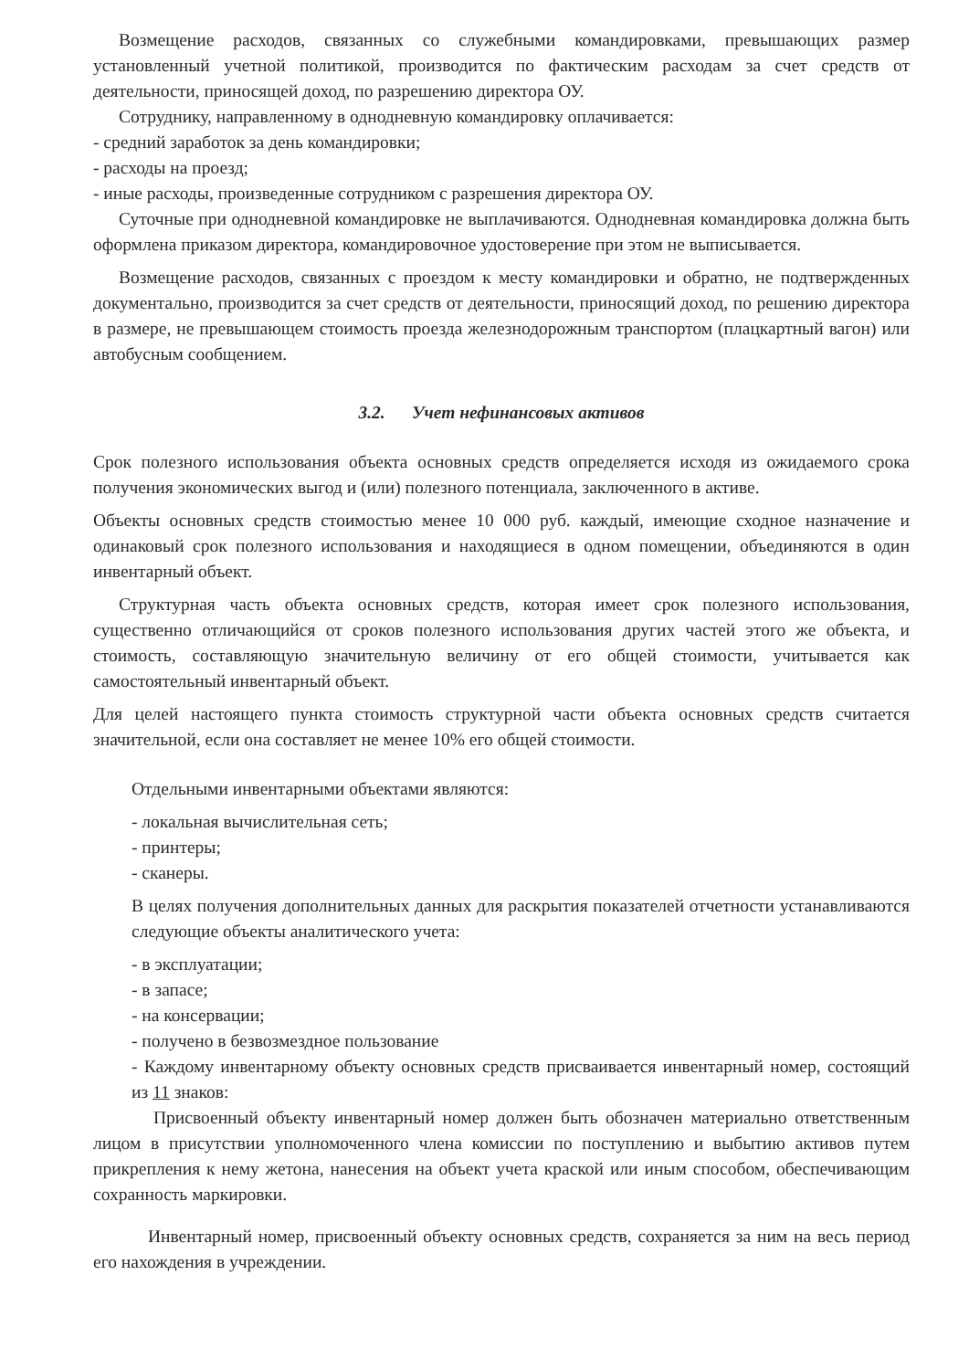Возмещение расходов, связанных со служебными командировками, превышающих размер установленный учетной политикой, производится по фактическим расходам за счет средств от деятельности, приносящей доход, по разрешению директора ОУ.
Сотруднику, направленному в однодневную командировку оплачивается:
- средний заработок за день командировки;
- расходы на проезд;
- иные расходы, произведенные сотрудником с разрешения директора ОУ.
Суточные при однодневной командировке не выплачиваются. Однодневная командировка должна быть оформлена приказом директора, командировочное удостоверение при этом не выписывается.
Возмещение расходов, связанных с проездом к месту командировки и обратно, не подтвержденных документально, производится за счет средств от деятельности, приносящий доход, по решению директора в размере, не превышающем стоимость проезда железнодорожным транспортом (плацкартный вагон) или автобусным сообщением.
3.2. Учет нефинансовых активов
Срок полезного использования объекта основных средств определяется исходя из ожидаемого срока получения экономических выгод и (или) полезного потенциала, заключенного в активе.
Объекты основных средств стоимостью менее 10 000 руб. каждый, имеющие сходное назначение и одинаковый срок полезного использования и находящиеся в одном помещении, объединяются в один инвентарный объект.
Структурная часть объекта основных средств, которая имеет срок полезного использования, существенно отличающийся от сроков полезного использования других частей этого же объекта, и стоимость, составляющую значительную величину от его общей стоимости, учитывается как самостоятельный инвентарный объект.
Для целей настоящего пункта стоимость структурной части объекта основных средств считается значительной, если она составляет не менее 10% его общей стоимости.
Отдельными инвентарными объектами являются:
- локальная вычислительная сеть;
- принтеры;
- сканеры.
В целях получения дополнительных данных для раскрытия показателей отчетности устанавливаются следующие объекты аналитического учета:
- в эксплуатации;
- в запасе;
- на консервации;
- получено в безвозмездное пользование
- Каждому инвентарному объекту основных средств присваивается инвентарный номер, состоящий из 11 знаков:
Присвоенный объекту инвентарный номер должен быть обозначен материально ответственным лицом в присутствии уполномоченного члена комиссии по поступлению и выбытию активов путем прикрепления к нему жетона, нанесения на объект учета краской или иным способом, обеспечивающим сохранность маркировки.
Инвентарный номер, присвоенный объекту основных средств, сохраняется за ним на весь период его нахождения в учреждении.